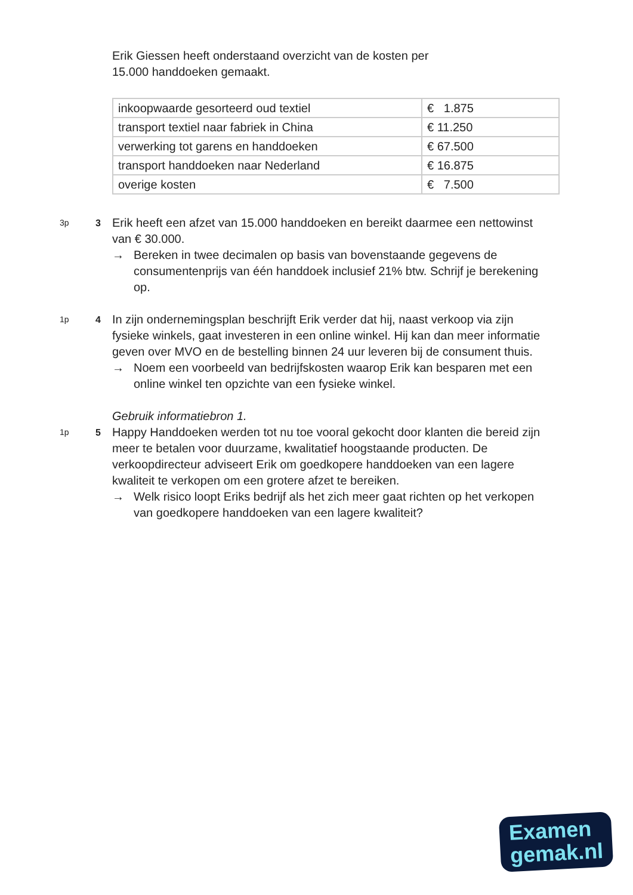Erik Giessen heeft onderstaand overzicht van de kosten per
15.000 handdoeken gemaakt.
| inkoopwaarde gesorteerd oud textiel | € 1.875 |
| transport textiel naar fabriek in China | € 11.250 |
| verwerking tot garens en handdoeken | € 67.500 |
| transport handdoeken naar Nederland | € 16.875 |
| overige kosten | € 7.500 |
3p 3
Erik heeft een afzet van 15.000 handdoeken en bereikt daarmee een nettowinst van € 30.000.
→ Bereken in twee decimalen op basis van bovenstaande gegevens de consumentenprijs van één handdoek inclusief 21% btw. Schrijf je berekening op.
1p 4
In zijn ondernemingsplan beschrijft Erik verder dat hij, naast verkoop via zijn fysieke winkels, gaat investeren in een online winkel. Hij kan dan meer informatie geven over MVO en de bestelling binnen 24 uur leveren bij de consument thuis.
→ Noem een voorbeeld van bedrijfskosten waarop Erik kan besparen met een online winkel ten opzichte van een fysieke winkel.
Gebruik informatiebron 1.
1p 5
Happy Handdoeken werden tot nu toe vooral gekocht door klanten die bereid zijn meer te betalen voor duurzame, kwalitatief hoogstaande producten. De verkoopdirecteur adviseert Erik om goedkopere handdoeken van een lagere kwaliteit te verkopen om een grotere afzet te bereiken.
→ Welk risico loopt Eriks bedrijf als het zich meer gaat richten op het verkopen van goedkopere handdoeken van een lagere kwaliteit?
Examen
gemak.nl